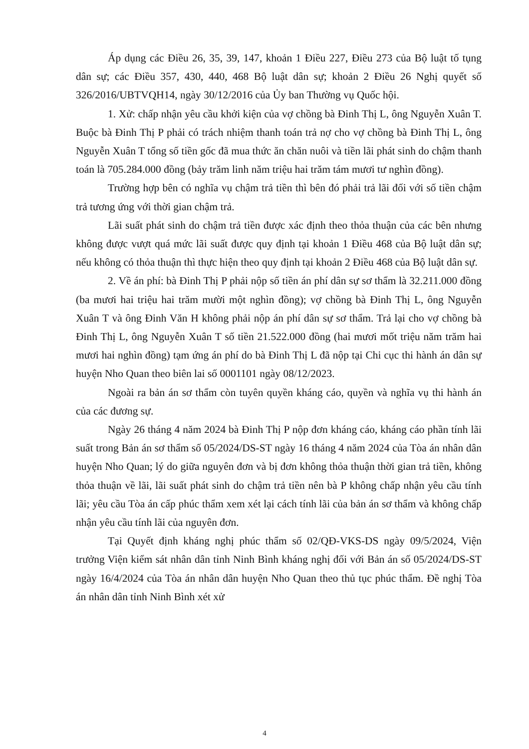Áp dụng các Điều 26, 35, 39, 147, khoản 1 Điều 227, Điều 273 của Bộ luật tố tụng dân sự; các Điều 357, 430, 440, 468 Bộ luật dân sự; khoản 2 Điều 26 Nghị quyết số 326/2016/UBTVQH14, ngày 30/12/2016 của Ủy ban Thường vụ Quốc hội.
1. Xử: chấp nhận yêu cầu khởi kiện của vợ chồng bà Đinh Thị L, ông Nguyễn Xuân T. Buộc bà Đinh Thị P phải có trách nhiệm thanh toán trả nợ cho vợ chồng bà Đinh Thị L, ông Nguyễn Xuân T tổng số tiền gốc đã mua thức ăn chăn nuôi và tiền lãi phát sinh do chậm thanh toán là 705.284.000 đồng (bảy trăm linh năm triệu hai trăm tám mươi tư nghìn đồng).
Trường hợp bên có nghĩa vụ chậm trả tiền thì bên đó phải trả lãi đối với số tiền chậm trả tương ứng với thời gian chậm trả.
Lãi suất phát sinh do chậm trả tiền được xác định theo thỏa thuận của các bên nhưng không được vượt quá mức lãi suất được quy định tại khoản 1 Điều 468 của Bộ luật dân sự; nếu không có thỏa thuận thì thực hiện theo quy định tại khoản 2 Điều 468 của Bộ luật dân sự.
2. Về án phí: bà Đinh Thị P phải nộp số tiền án phí dân sự sơ thẩm là 32.211.000 đồng (ba mươi hai triệu hai trăm mười một nghìn đồng); vợ chồng bà Đinh Thị L, ông Nguyễn Xuân T và ông Đinh Văn H không phải nộp án phí dân sự sơ thẩm. Trả lại cho vợ chồng bà Đinh Thị L, ông Nguyễn Xuân T số tiền 21.522.000 đồng (hai mươi mốt triệu năm trăm hai mươi hai nghìn đồng) tạm ứng án phí do bà Đinh Thị L đã nộp tại Chi cục thi hành án dân sự huyện Nho Quan theo biên lai số 0001101 ngày 08/12/2023.
Ngoài ra bản án sơ thẩm còn tuyên quyền kháng cáo, quyền và nghĩa vụ thi hành án của các đương sự.
Ngày 26 tháng 4 năm 2024 bà Đinh Thị P nộp đơn kháng cáo, kháng cáo phần tính lãi suất trong Bản án sơ thẩm số 05/2024/DS-ST ngày 16 tháng 4 năm 2024 của Tòa án nhân dân huyện Nho Quan; lý do giữa nguyên đơn và bị đơn không thỏa thuận thời gian trả tiền, không thỏa thuận về lãi, lãi suất phát sinh do chậm trả tiền nên bà P không chấp nhận yêu cầu tính lãi; yêu cầu Tòa án cấp phúc thẩm xem xét lại cách tính lãi của bản án sơ thẩm và không chấp nhận yêu cầu tính lãi của nguyên đơn.
Tại Quyết định kháng nghị phúc thẩm số 02/QĐ-VKS-DS ngày 09/5/2024, Viện trưởng Viện kiểm sát nhân dân tỉnh Ninh Bình kháng nghị đối với Bản án số 05/2024/DS-ST ngày 16/4/2024 của Tòa án nhân dân huyện Nho Quan theo thủ tục phúc thẩm. Đề nghị Tòa án nhân dân tỉnh Ninh Bình xét xử
4